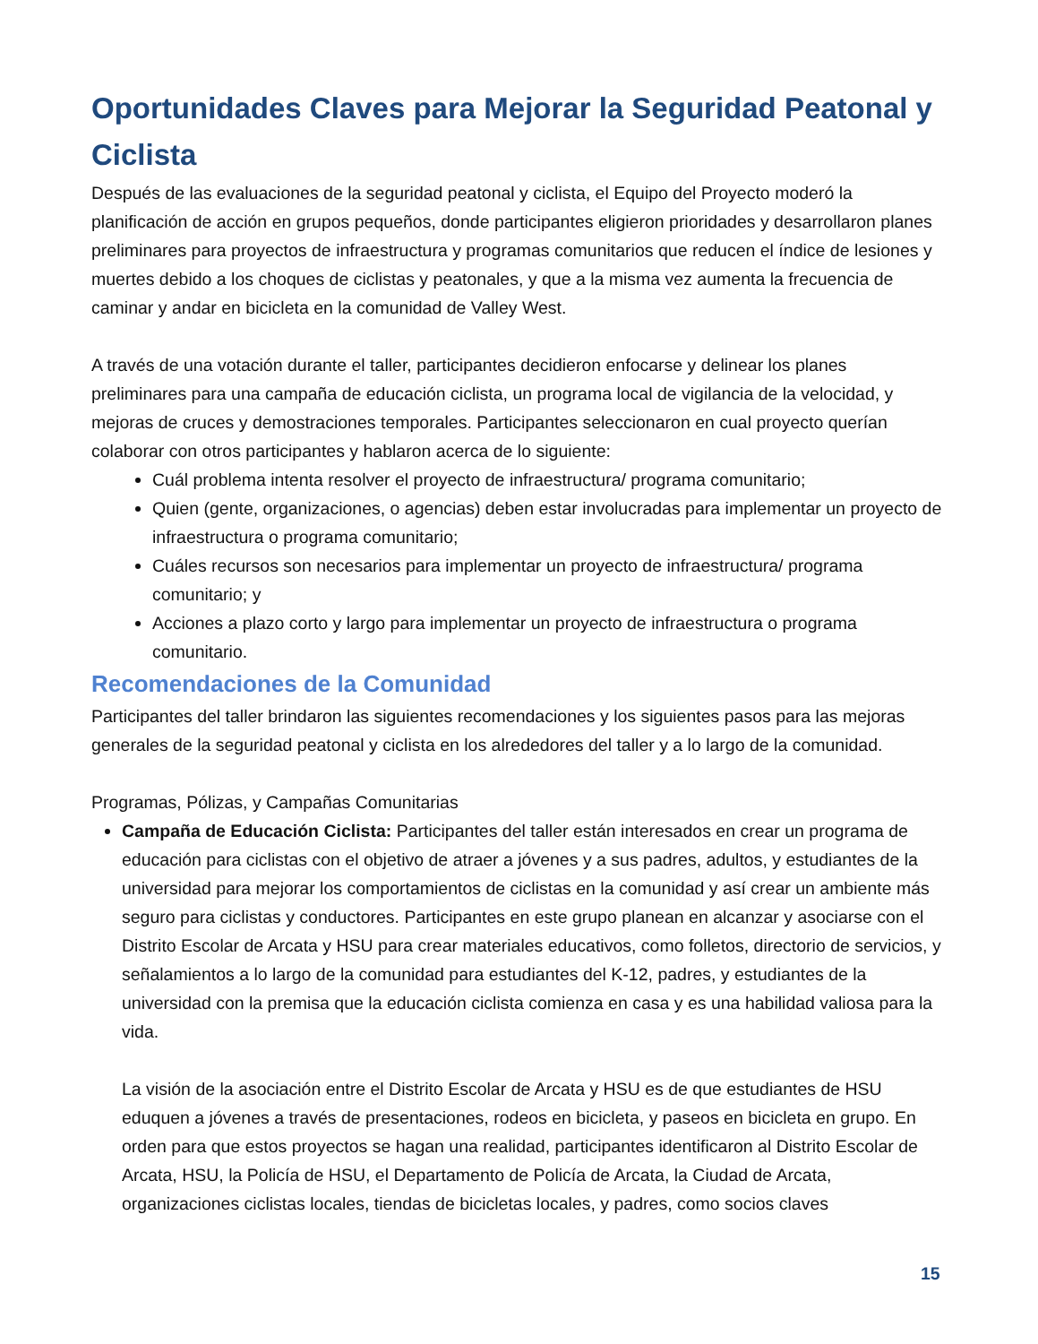Oportunidades Claves para Mejorar la Seguridad Peatonal y Ciclista
Después de las evaluaciones de la seguridad peatonal y ciclista, el Equipo del Proyecto moderó la planificación de acción en grupos pequeños, donde participantes eligieron prioridades y desarrollaron planes preliminares para proyectos de infraestructura y programas comunitarios que reducen el índice de lesiones y muertes debido a los choques de ciclistas y peatonales, y que a la misma vez aumenta la frecuencia de caminar y andar en bicicleta en la comunidad de Valley West.
A través de una votación durante el taller, participantes decidieron enfocarse y delinear los planes preliminares para una campaña de educación ciclista, un programa local de vigilancia de la velocidad, y mejoras de cruces y demostraciones temporales. Participantes seleccionaron en cual proyecto querían colaborar con otros participantes y hablaron acerca de lo siguiente:
Cuál problema intenta resolver el proyecto de infraestructura/ programa comunitario;
Quien (gente, organizaciones, o agencias) deben estar involucradas para implementar un proyecto de infraestructura o programa comunitario;
Cuáles recursos son necesarios para implementar un proyecto de infraestructura/ programa comunitario; y
Acciones a plazo corto y largo para implementar un proyecto de infraestructura o programa comunitario.
Recomendaciones de la Comunidad
Participantes del taller brindaron las siguientes recomendaciones y los siguientes pasos para las mejoras generales de la seguridad peatonal y ciclista en los alrededores del taller y a lo largo de la comunidad.
Programas, Pólizas, y Campañas Comunitarias
Campaña de Educación Ciclista: Participantes del taller están interesados en crear un programa de educación para ciclistas con el objetivo de atraer a jóvenes y a sus padres, adultos, y estudiantes de la universidad para mejorar los comportamientos de ciclistas en la comunidad y así crear un ambiente más seguro para ciclistas y conductores. Participantes en este grupo planean en alcanzar y asociarse con el Distrito Escolar de Arcata y HSU para crear materiales educativos, como folletos, directorio de servicios, y señalamientos a lo largo de la comunidad para estudiantes del K-12, padres, y estudiantes de la universidad con la premisa que la educación ciclista comienza en casa y es una habilidad valiosa para la vida.
La visión de la asociación entre el Distrito Escolar de Arcata y HSU es de que estudiantes de HSU eduquen a jóvenes a través de presentaciones, rodeos en bicicleta, y paseos en bicicleta en grupo. En orden para que estos proyectos se hagan una realidad, participantes identificaron al Distrito Escolar de Arcata, HSU, la Policía de HSU, el Departamento de Policía de Arcata, la Ciudad de Arcata, organizaciones ciclistas locales, tiendas de bicicletas locales, y padres, como socios claves
15